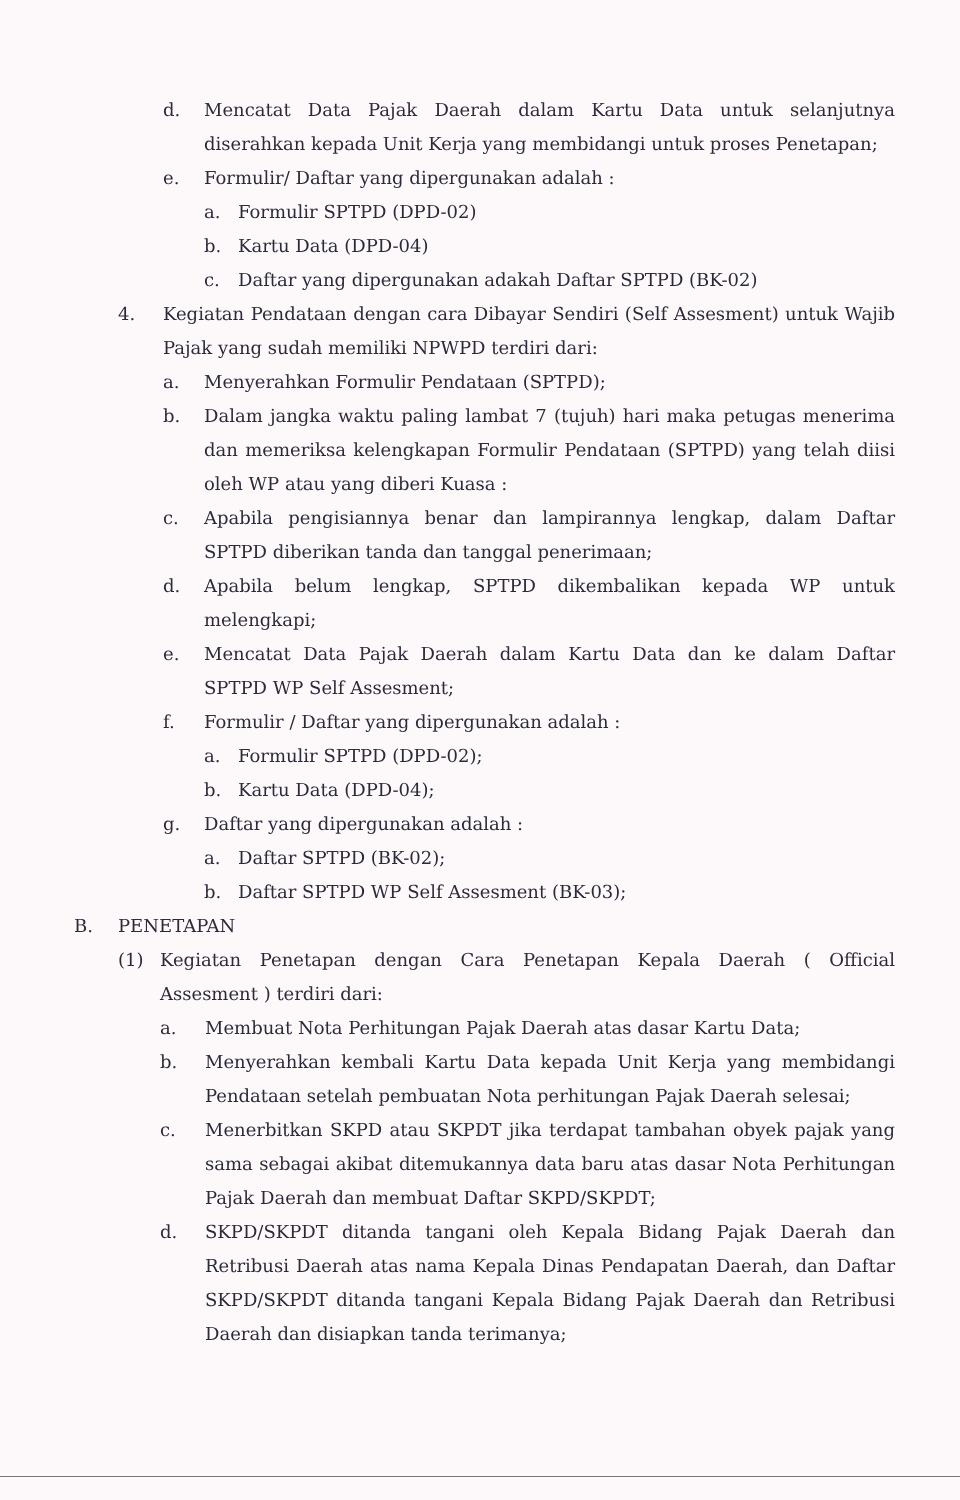d. Mencatat Data Pajak Daerah dalam Kartu Data untuk selanjutnya diserahkan kepada Unit Kerja yang membidangi untuk proses Penetapan;
e. Formulir/ Daftar yang dipergunakan adalah :
a. Formulir SPTPD (DPD-02)
b. Kartu Data (DPD-04)
c. Daftar yang dipergunakan adakah Daftar SPTPD (BK-02)
4. Kegiatan Pendataan dengan cara Dibayar Sendiri (Self Assesment) untuk Wajib Pajak yang sudah memiliki NPWPD terdiri dari:
a. Menyerahkan Formulir Pendataan (SPTPD);
b. Dalam jangka waktu paling lambat 7 (tujuh) hari maka petugas menerima dan memeriksa kelengkapan Formulir Pendataan (SPTPD) yang telah diisi oleh WP atau yang diberi Kuasa :
c. Apabila pengisiannya benar dan lampirannya lengkap, dalam Daftar SPTPD diberikan tanda dan tanggal penerimaan;
d. Apabila belum lengkap, SPTPD dikembalikan kepada WP untuk melengkapi;
e. Mencatat Data Pajak Daerah dalam Kartu Data dan ke dalam Daftar SPTPD WP Self Assesment;
f. Formulir / Daftar yang dipergunakan adalah :
a. Formulir SPTPD (DPD-02);
b. Kartu Data (DPD-04);
g. Daftar yang dipergunakan adalah :
a. Daftar SPTPD (BK-02);
b. Daftar SPTPD WP Self Assesment (BK-03);
B. PENETAPAN
(1) Kegiatan Penetapan dengan Cara Penetapan Kepala Daerah ( Official Assesment ) terdiri dari:
a. Membuat Nota Perhitungan Pajak Daerah atas dasar Kartu Data;
b. Menyerahkan kembali Kartu Data kepada Unit Kerja yang membidangi Pendataan setelah pembuatan Nota perhitungan Pajak Daerah selesai;
c. Menerbitkan SKPD atau SKPDT jika terdapat tambahan obyek pajak yang sama sebagai akibat ditemukannya data baru atas dasar Nota Perhitungan Pajak Daerah dan membuat Daftar SKPD/SKPDT;
d. SKPD/SKPDT ditanda tangani oleh Kepala Bidang Pajak Daerah dan Retribusi Daerah atas nama Kepala Dinas Pendapatan Daerah, dan Daftar SKPD/SKPDT ditanda tangani Kepala Bidang Pajak Daerah dan Retribusi Daerah dan disiapkan tanda terimanya;